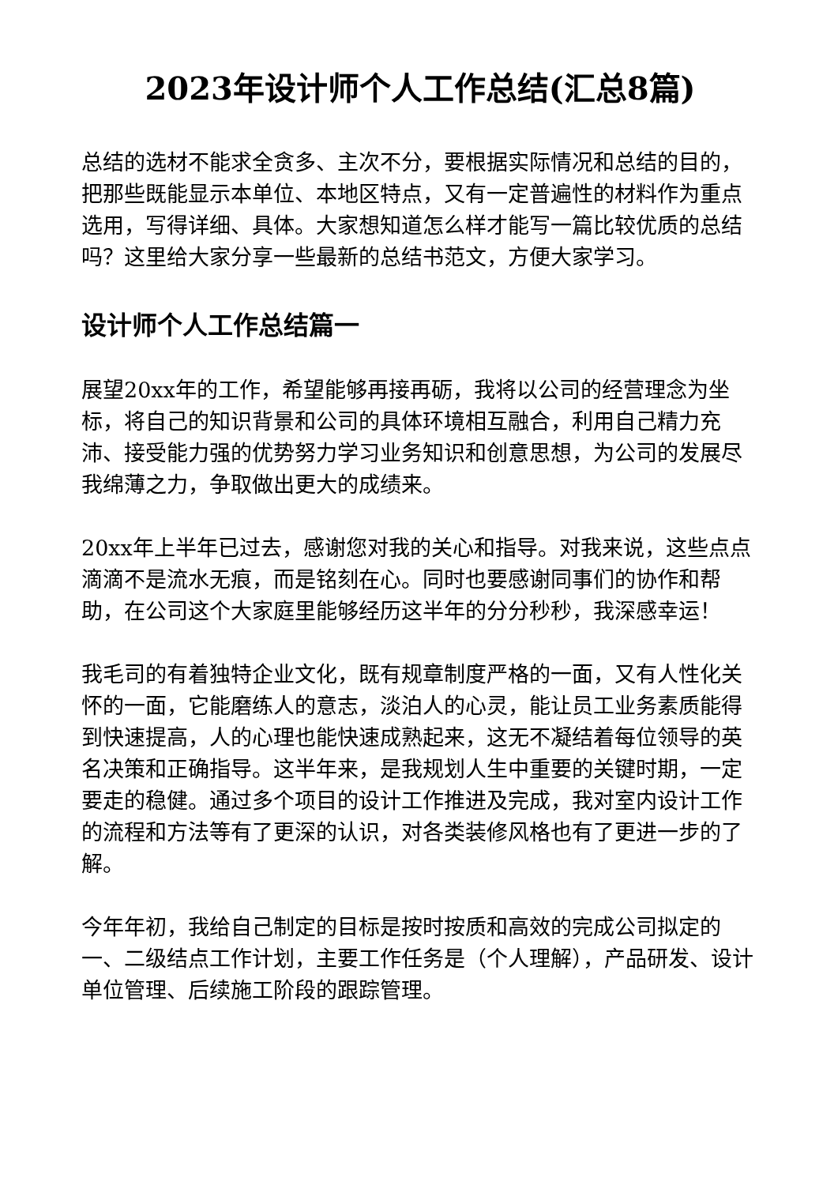2023年设计师个人工作总结(汇总8篇)
总结的选材不能求全贪多、主次不分，要根据实际情况和总结的目的，把那些既能显示本单位、本地区特点，又有一定普遍性的材料作为重点选用，写得详细、具体。大家想知道怎么样才能写一篇比较优质的总结吗？这里给大家分享一些最新的总结书范文，方便大家学习。
设计师个人工作总结篇一
展望20xx年的工作，希望能够再接再砺，我将以公司的经营理念为坐标，将自己的知识背景和公司的具体环境相互融合，利用自己精力充沛、接受能力强的优势努力学习业务知识和创意思想，为公司的发展尽我绵薄之力，争取做出更大的成绩来。
20xx年上半年已过去，感谢您对我的关心和指导。对我来说，这些点点滴滴不是流水无痕，而是铭刻在心。同时也要感谢同事们的协作和帮助，在公司这个大家庭里能够经历这半年的分分秒秒，我深感幸运！
我毛司的有着独特企业文化，既有规章制度严格的一面，又有人性化关怀的一面，它能磨练人的意志，淡泊人的心灵，能让员工业务素质能得到快速提高，人的心理也能快速成熟起来，这无不凝结着每位领导的英名决策和正确指导。这半年来，是我规划人生中重要的关键时期，一定要走的稳健。通过多个项目的设计工作推进及完成，我对室内设计工作的流程和方法等有了更深的认识，对各类装修风格也有了更进一步的了解。
今年年初，我给自己制定的目标是按时按质和高效的完成公司拟定的一、二级结点工作计划，主要工作任务是（个人理解），产品研发、设计单位管理、后续施工阶段的跟踪管理。